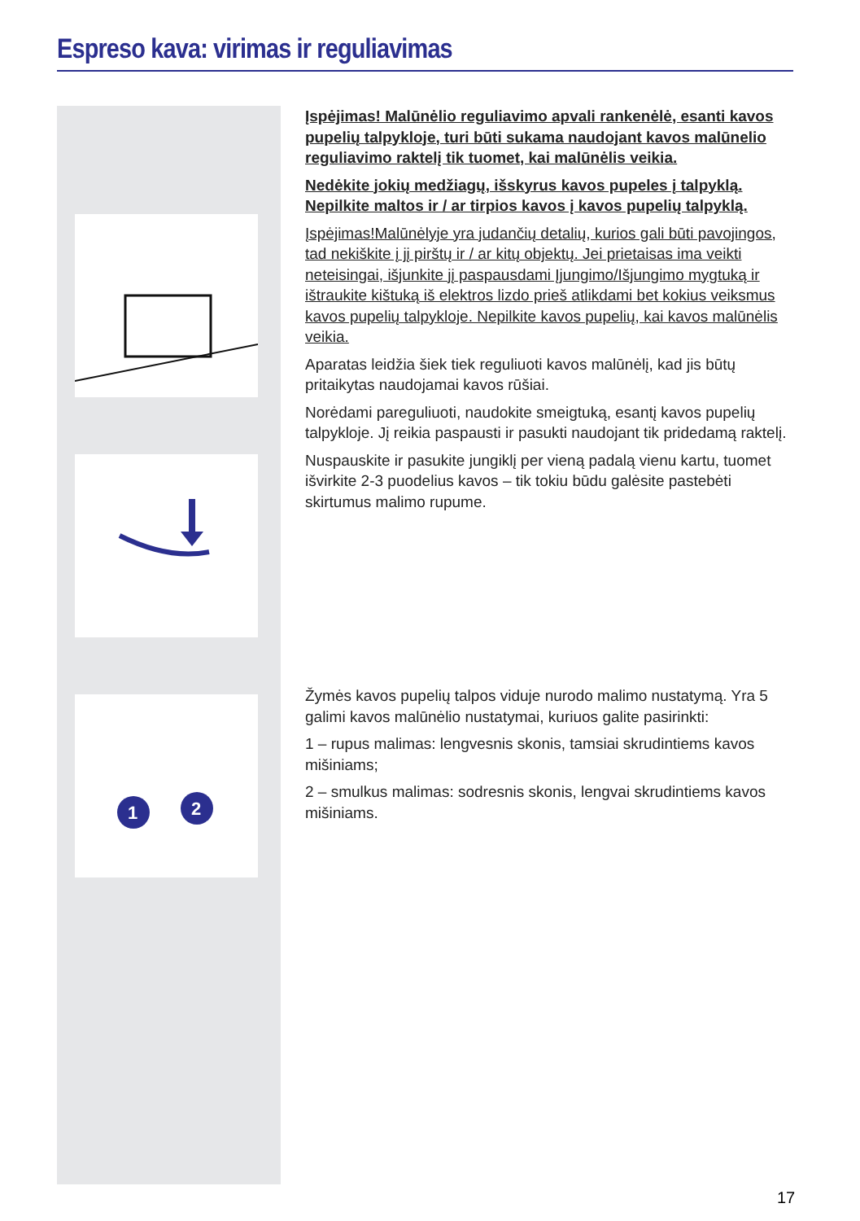Espreso kava: virimas ir reguliavimas
1
2
Įspėjimas! Malūnėlio reguliavimo apvali rankenėlė, esanti kavos pupelių talpykloje, turi būti sukama naudojant kavos malūnelio reguliavimo raktelį tik tuomet, kai malūnėlis veikia.
Nedėkite jokių medžiagų, išskyrus kavos pupeles į talpyklą. Nepilkite maltos ir / ar tirpios kavos į kavos pupelių talpyklą.
Įspėjimas!Malūnėlyje yra judančių detalių, kurios gali būti pavojingos, tad nekiškite į jį pirštų ir / ar kitų objektų. Jei prietaisas ima veikti neteisingai, išjunkite jį paspausdami Įjungimo/Išjungimo mygtuką ir ištraukite kištuką iš elektros lizdo prieš atlikdami bet kokius veiksmus kavos pupelių talpykloje. Nepilkite kavos pupelių, kai kavos malūnėlis veikia.
Aparatas leidžia šiek tiek reguliuoti kavos malūnėlį, kad jis būtų pritaikytas naudojamai kavos rūšiai.
Norėdami pareguliuoti, naudokite smeigtuką, esantį kavos pupelių talpykloje. Jį reikia paspausti ir pasukti naudojant tik pridedamą raktelį.
Nuspauskite ir pasukite jungiklį per vieną padalą vienu kartu, tuomet išvirkite 2-3 puodelius kavos – tik tokiu būdu galėsite pastebėti skirtumus malimo rupume.
Žymės kavos pupelių talpos viduje nurodo malimo nustatymą. Yra 5 galimi kavos malūnėlio nustatymai, kuriuos galite pasirinkti:
1 – rupus malimas: lengvesnis skonis, tamsiai skrudintiems kavos mišiniams;
2 – smulkus malimas: sodresnis skonis, lengvai skrudintiems kavos mišiniams.
17